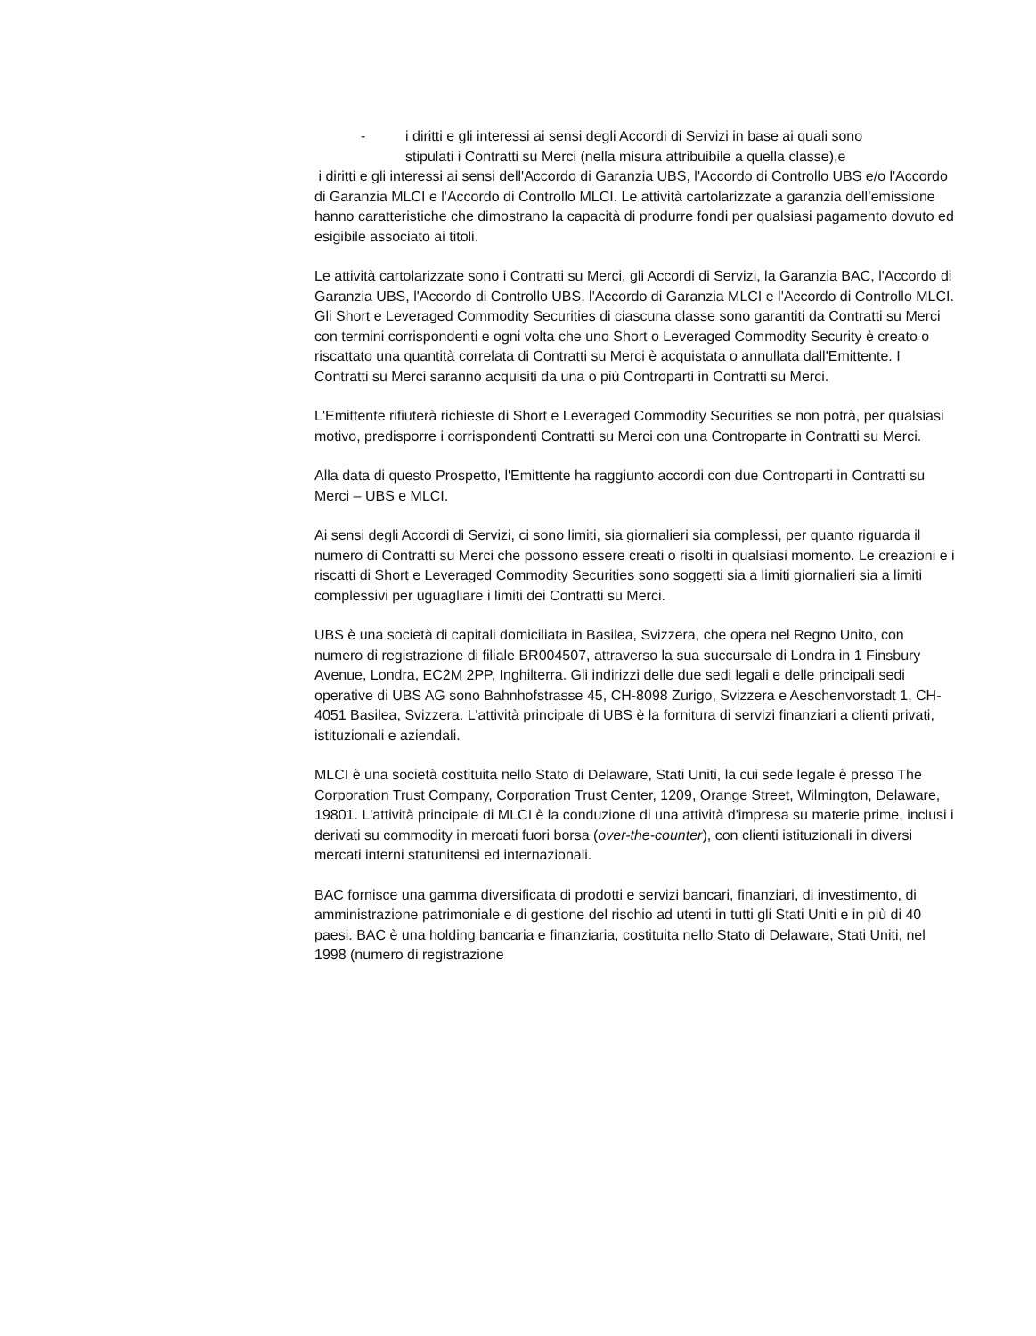- i diritti e gli interessi ai sensi degli Accordi di Servizi in base ai quali sono
stipulati i Contratti su Merci (nella misura attribuibile a quella classe),e
i diritti e gli interessi ai sensi dell'Accordo di Garanzia UBS, l'Accordo di Controllo UBS e/o l'Accordo di Garanzia MLCI e l'Accordo di Controllo MLCI. Le attività cartolarizzate a garanzia dell’emissione hanno caratteristiche che dimostrano la capacità di produrre fondi per qualsiasi pagamento dovuto ed esigibile associato ai titoli.
Le attività cartolarizzate sono i Contratti su Merci, gli Accordi di Servizi, la Garanzia BAC, l'Accordo di Garanzia UBS, l'Accordo di Controllo UBS, l'Accordo di Garanzia MLCI e l'Accordo di Controllo MLCI. Gli Short e Leveraged Commodity Securities di ciascuna classe sono garantiti da Contratti su Merci con termini corrispondenti e ogni volta che uno Short o Leveraged Commodity Security è creato o riscattato una quantità correlata di Contratti su Merci è acquistata o annullata dall'Emittente. I Contratti su Merci saranno acquisiti da una o più Controparti in Contratti su Merci.
L'Emittente rifiuterà richieste di Short e Leveraged Commodity Securities se non potrà, per qualsiasi motivo, predisporre i corrispondenti Contratti su Merci con una Controparte in Contratti su Merci.
Alla data di questo Prospetto, l'Emittente ha raggiunto accordi con due Controparti in Contratti su Merci – UBS e MLCI.
Ai sensi degli Accordi di Servizi, ci sono limiti, sia giornalieri sia complessi, per quanto riguarda il numero di Contratti su Merci che possono essere creati o risolti in qualsiasi momento. Le creazioni e i riscatti di Short e Leveraged Commodity Securities sono soggetti sia a limiti giornalieri sia a limiti complessivi per uguagliare i limiti dei Contratti su Merci.
UBS è una società di capitali domiciliata in Basilea, Svizzera, che opera nel Regno Unito, con numero di registrazione di filiale BR004507, attraverso la sua succursale di Londra in 1 Finsbury Avenue, Londra, EC2M 2PP, Inghilterra. Gli indirizzi delle due sedi legali e delle principali sedi operative di UBS AG sono Bahnhofstrasse 45, CH-8098 Zurigo, Svizzera e Aeschenvorstadt 1, CH-4051 Basilea, Svizzera. L'attività principale di UBS è la fornitura di servizi finanziari a clienti privati, istituzionali e aziendali.
MLCI è una società costituita nello Stato di Delaware, Stati Uniti, la cui sede legale è presso The Corporation Trust Company, Corporation Trust Center, 1209, Orange Street, Wilmington, Delaware, 19801. L'attività principale di MLCI è la conduzione di una attività d'impresa su materie prime, inclusi i derivati su commodity in mercati fuori borsa (over-the-counter), con clienti istituzionali in diversi mercati interni statunitensi ed internazionali.
BAC fornisce una gamma diversificata di prodotti e servizi bancari, finanziari, di investimento, di amministrazione patrimoniale e di gestione del rischio ad utenti in tutti gli Stati Uniti e in più di 40 paesi. BAC è una holding bancaria e finanziaria, costituita nello Stato di Delaware, Stati Uniti, nel 1998 (numero di registrazione